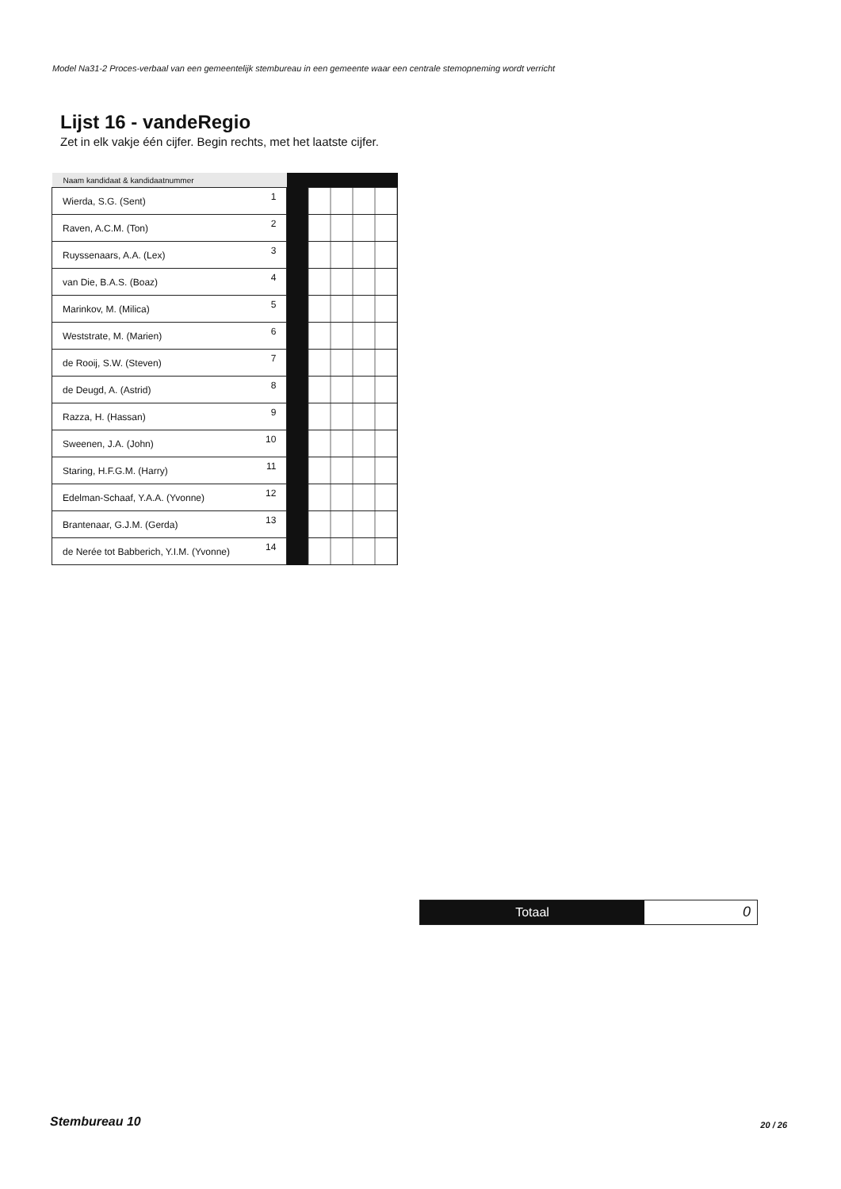Model Na31-2 Proces-verbaal van een gemeentelijk stembureau in een gemeente waar een centrale stemopneming wordt verricht
Lijst 16 - vandeRegio
Zet in elk vakje één cijfer. Begin rechts, met het laatste cijfer.
| Naam kandidaat & kandidaatnummer | | | |
| --- | --- | --- | --- |
| Wierda, S.G. (Sent) | 1 | | |
| Raven, A.C.M. (Ton) | 2 | | |
| Ruyssenaars, A.A. (Lex) | 3 | | |
| van Die, B.A.S. (Boaz) | 4 | | |
| Marinkov, M. (Milica) | 5 | | |
| Weststrate, M. (Marien) | 6 | | |
| de Rooij, S.W. (Steven) | 7 | | |
| de Deugd, A. (Astrid) | 8 | | |
| Razza, H. (Hassan) | 9 | | |
| Sweenen, J.A. (John) | 10 | | |
| Staring, H.F.G.M. (Harry) | 11 | | |
| Edelman-Schaaf, Y.A.A. (Yvonne) | 12 | | |
| Brantenaar, G.J.M. (Gerda) | 13 | | |
| de Nerée tot Babberich, Y.I.M. (Yvonne) | 14 | | |
Totaal 0
Stembureau 10 20 / 26